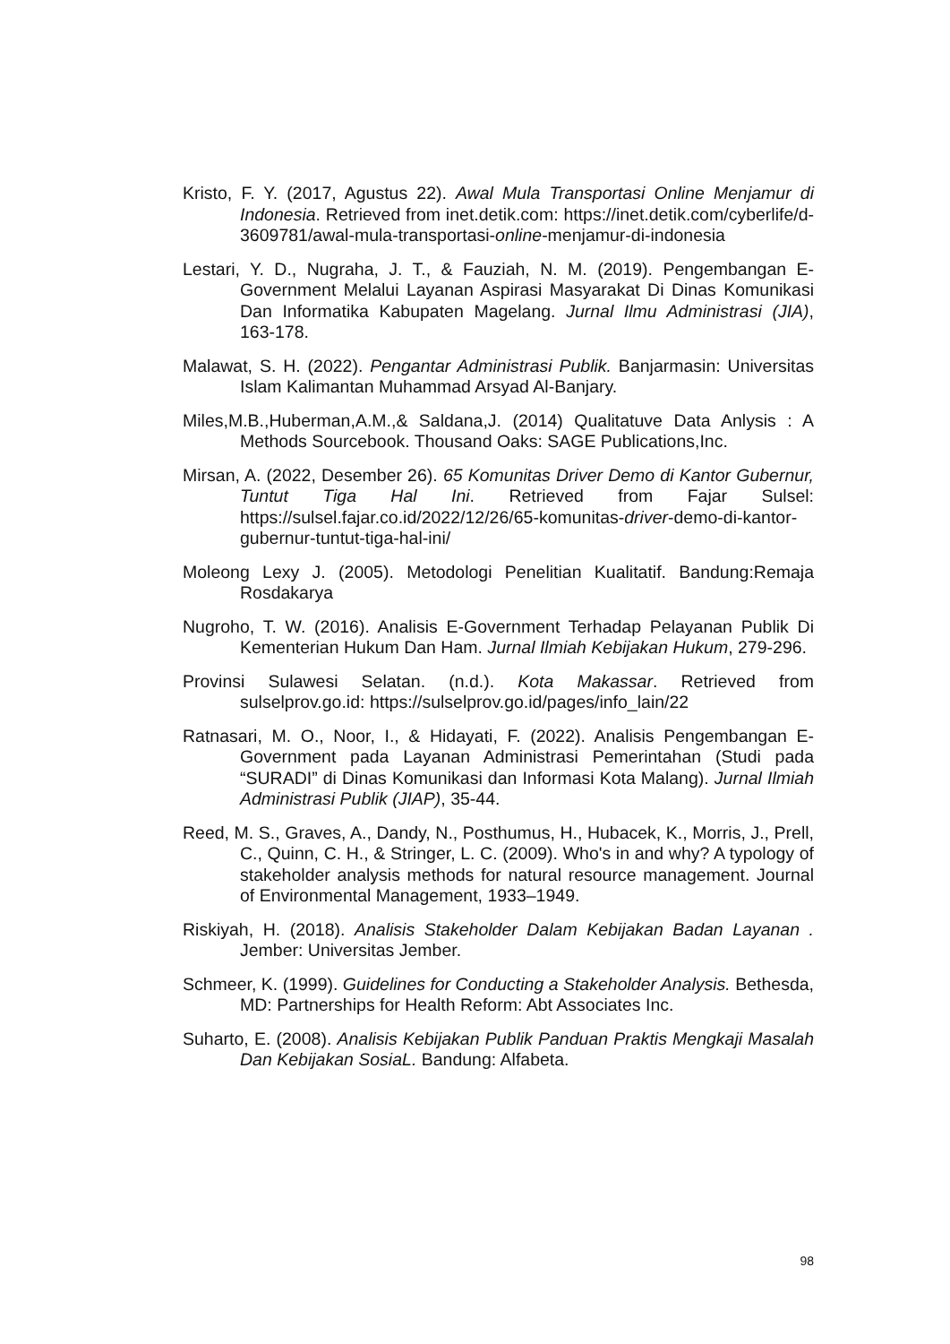Kristo, F. Y. (2017, Agustus 22). Awal Mula Transportasi Online Menjamur di Indonesia. Retrieved from inet.detik.com: https://inet.detik.com/cyberlife/d-3609781/awal-mula-transportasi-online-menjamur-di-indonesia
Lestari, Y. D., Nugraha, J. T., & Fauziah, N. M. (2019). Pengembangan E-Government Melalui Layanan Aspirasi Masyarakat Di Dinas Komunikasi Dan Informatika Kabupaten Magelang. Jurnal Ilmu Administrasi (JIA), 163-178.
Malawat, S. H. (2022). Pengantar Administrasi Publik. Banjarmasin: Universitas Islam Kalimantan Muhammad Arsyad Al-Banjary.
Miles,M.B.,Huberman,A.M.,& Saldana,J. (2014) Qualitatuve Data Anlysis : A Methods Sourcebook. Thousand Oaks: SAGE Publications,Inc.
Mirsan, A. (2022, Desember 26). 65 Komunitas Driver Demo di Kantor Gubernur, Tuntut Tiga Hal Ini. Retrieved from Fajar Sulsel: https://sulsel.fajar.co.id/2022/12/26/65-komunitas-driver-demo-di-kantor-gubernur-tuntut-tiga-hal-ini/
Moleong Lexy J. (2005). Metodologi Penelitian Kualitatif. Bandung:Remaja Rosdakarya
Nugroho, T. W. (2016). Analisis E-Government Terhadap Pelayanan Publik Di Kementerian Hukum Dan Ham. Jurnal Ilmiah Kebijakan Hukum, 279-296.
Provinsi Sulawesi Selatan. (n.d.). Kota Makassar. Retrieved from sulselprov.go.id: https://sulselprov.go.id/pages/info_lain/22
Ratnasari, M. O., Noor, I., & Hidayati, F. (2022). Analisis Pengembangan E-Government pada Layanan Administrasi Pemerintahan (Studi pada “SURADI” di Dinas Komunikasi dan Informasi Kota Malang). Jurnal Ilmiah Administrasi Publik (JIAP), 35-44.
Reed, M. S., Graves, A., Dandy, N., Posthumus, H., Hubacek, K., Morris, J., Prell, C., Quinn, C. H., & Stringer, L. C. (2009). Who's in and why? A typology of stakeholder analysis methods for natural resource management. Journal of Environmental Management, 1933–1949.
Riskiyah, H. (2018). Analisis Stakeholder Dalam Kebijakan Badan Layanan . Jember: Universitas Jember.
Schmeer, K. (1999). Guidelines for Conducting a Stakeholder Analysis. Bethesda, MD: Partnerships for Health Reform: Abt Associates Inc.
Suharto, E. (2008). Analisis Kebijakan Publik Panduan Praktis Mengkaji Masalah Dan Kebijakan SosiaL. Bandung: Alfabeta.
98